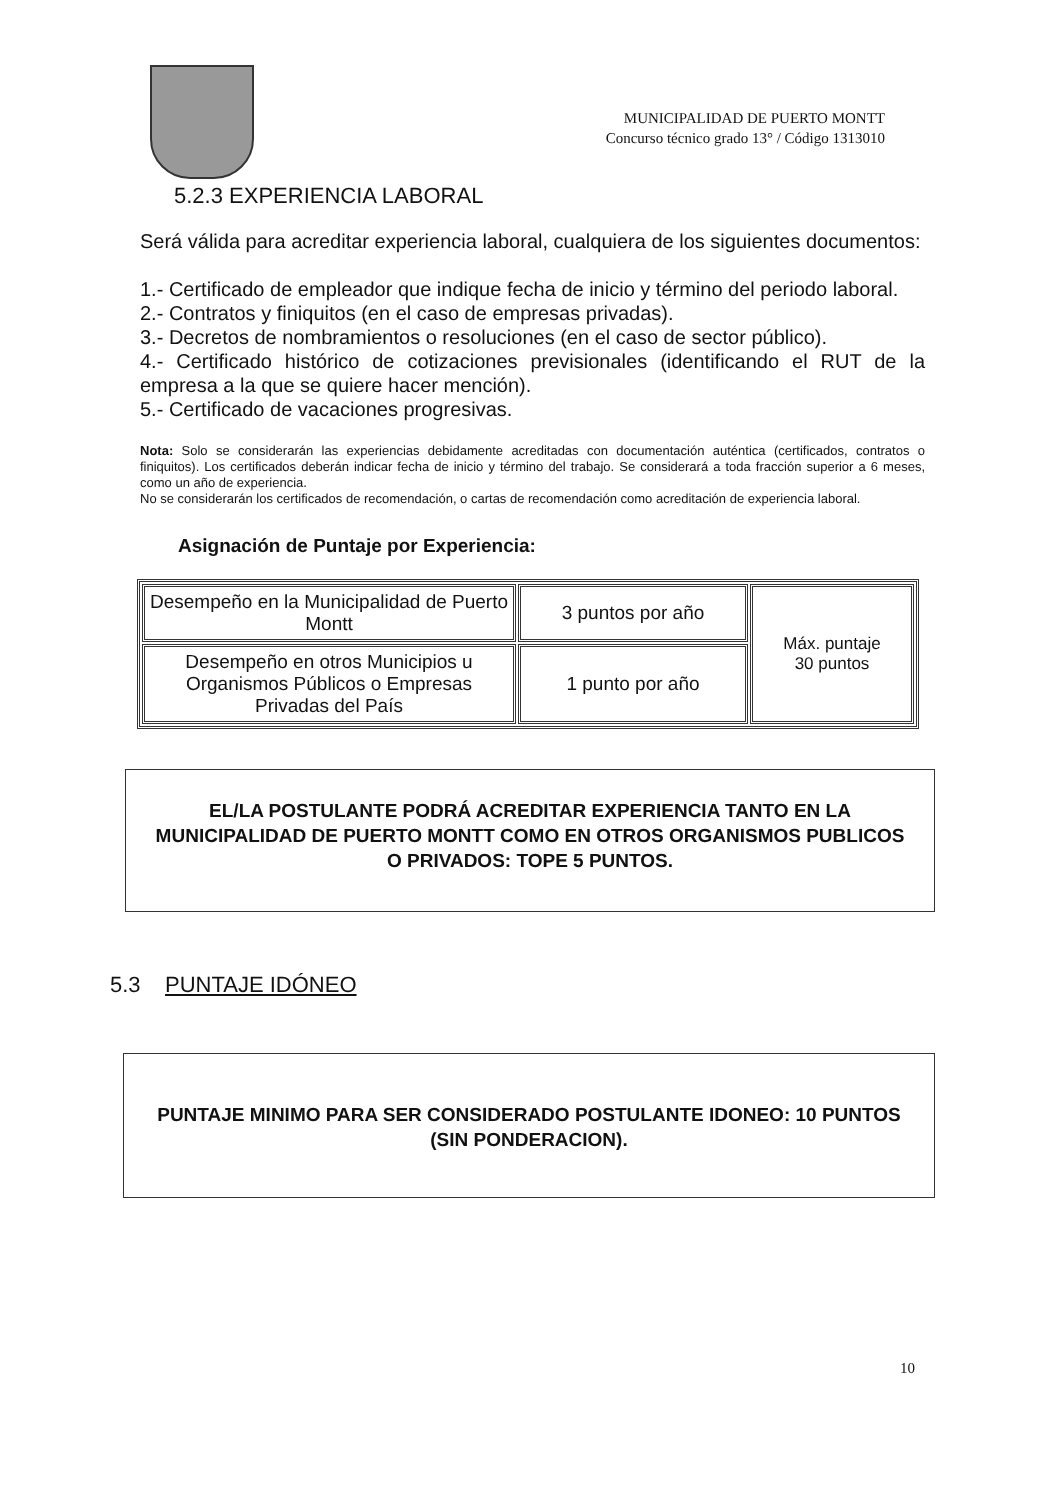MUNICIPALIDAD DE PUERTO MONTT
Concurso técnico grado 13° / Código 1313010
5.2.3 EXPERIENCIA LABORAL
Será válida para acreditar experiencia laboral, cualquiera de los siguientes documentos:
1.- Certificado de empleador que indique fecha de inicio y término del periodo laboral.
2.- Contratos y finiquitos (en el caso de empresas privadas).
3.- Decretos de nombramientos o resoluciones (en el caso de sector público).
4.- Certificado histórico de cotizaciones previsionales (identificando el RUT de la empresa a la que se quiere hacer mención).
5.- Certificado de vacaciones progresivas.
Nota: Solo se considerarán las experiencias debidamente acreditadas con documentación auténtica (certificados, contratos o finiquitos). Los certificados deberán indicar fecha de inicio y término del trabajo. Se considerará a toda fracción superior a 6 meses, como un año de experiencia.
No se considerarán los certificados de recomendación, o cartas de recomendación como acreditación de experiencia laboral.
Asignación de Puntaje por Experiencia:
| Desempeño en la Municipalidad de Puerto Montt | 3 puntos por año | Máx. puntaje 30 puntos |
| Desempeño en otros Municipios u Organismos Públicos o Empresas Privadas del País | 1 punto por año | |
EL/LA POSTULANTE PODRÁ ACREDITAR EXPERIENCIA TANTO EN LA MUNICIPALIDAD DE PUERTO MONTT COMO EN OTROS ORGANISMOS PUBLICOS O PRIVADOS: TOPE 5 PUNTOS.
5.3 PUNTAJE IDÓNEO
PUNTAJE MINIMO PARA SER CONSIDERADO POSTULANTE IDONEO: 10 PUNTOS (SIN PONDERACION).
10